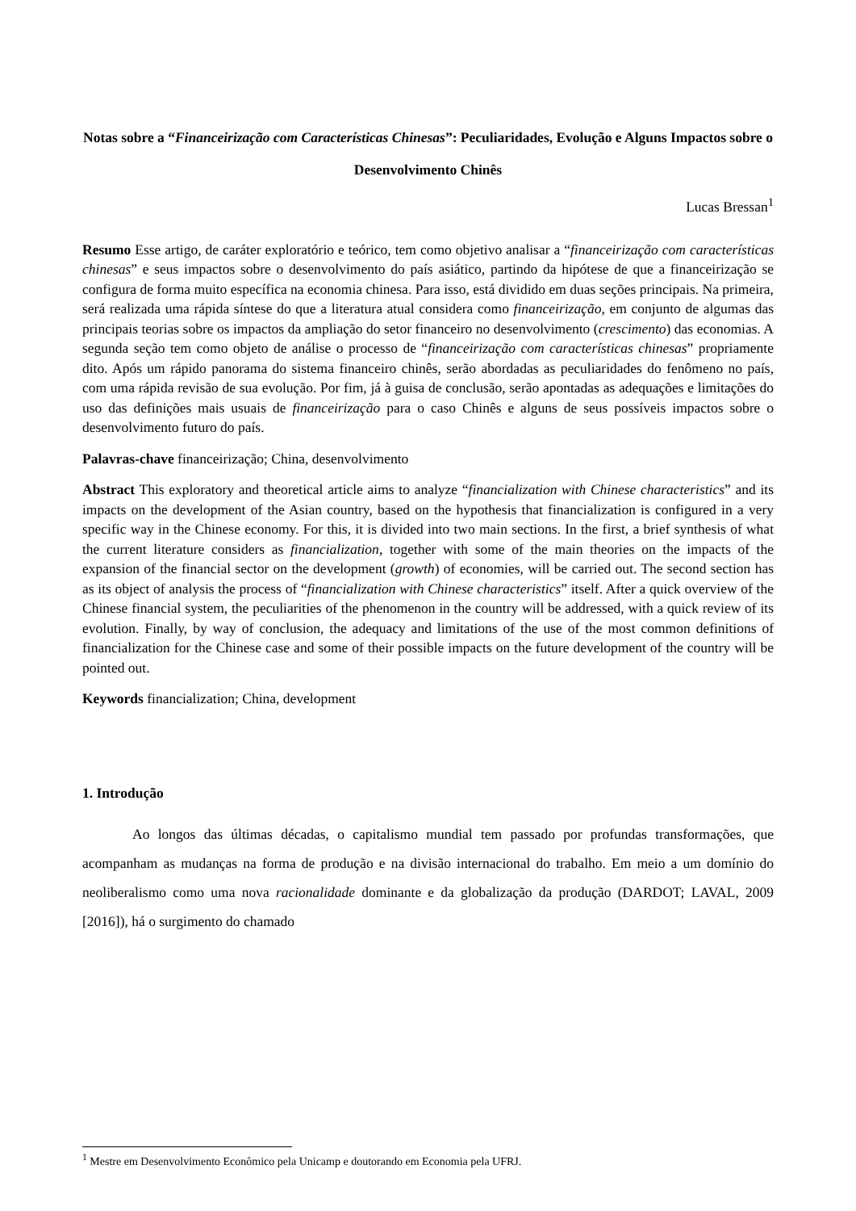Notas sobre a “Financeirização com Características Chinesas”: Peculiaridades, Evolução e Alguns Impactos sobre o Desenvolvimento Chinês
Lucas Bressan<sup>1</sup>
Resumo Esse artigo, de caráter exploratório e teórico, tem como objetivo analisar a “financeirização com características chinesas” e seus impactos sobre o desenvolvimento do país asiático, partindo da hipótese de que a financeirização se configura de forma muito específica na economia chinesa. Para isso, está dividido em duas seções principais. Na primeira, será realizada uma rápida síntese do que a literatura atual considera como financeirização, em conjunto de algumas das principais teorias sobre os impactos da ampliação do setor financeiro no desenvolvimento (crescimento) das economias. A segunda seção tem como objeto de análise o processo de “financeirização com características chinesas” propriamente dito. Após um rápido panorama do sistema financeiro chinês, serão abordadas as peculiaridades do fenômeno no país, com uma rápida revisão de sua evolução. Por fim, já à guisa de conclusão, serão apontadas as adequações e limitações do uso das definições mais usuais de financeirização para o caso Chinês e alguns de seus possíveis impactos sobre o desenvolvimento futuro do país.
Palavras-chave financeirização; China, desenvolvimento
Abstract This exploratory and theoretical article aims to analyze “financialization with Chinese characteristics” and its impacts on the development of the Asian country, based on the hypothesis that financialization is configured in a very specific way in the Chinese economy. For this, it is divided into two main sections. In the first, a brief synthesis of what the current literature considers as financialization, together with some of the main theories on the impacts of the expansion of the financial sector on the development (growth) of economies, will be carried out. The second section has as its object of analysis the process of “financialization with Chinese characteristics” itself. After a quick overview of the Chinese financial system, the peculiarities of the phenomenon in the country will be addressed, with a quick review of its evolution. Finally, by way of conclusion, the adequacy and limitations of the use of the most common definitions of financialization for the Chinese case and some of their possible impacts on the future development of the country will be pointed out.
Keywords financialization; China, development
1. Introdução
Ao longos das últimas décadas, o capitalismo mundial tem passado por profundas transformações, que acompanham as mudanças na forma de produção e na divisão internacional do trabalho. Em meio a um domínio do neoliberalismo como uma nova racionalidade dominante e da globalização da produção (DARDOT; LAVAL, 2009 [2016]), há o surgimento do chamado
<sup>1</sup> Mestre em Desenvolvimento Econômico pela Unicamp e doutorando em Economia pela UFRJ.